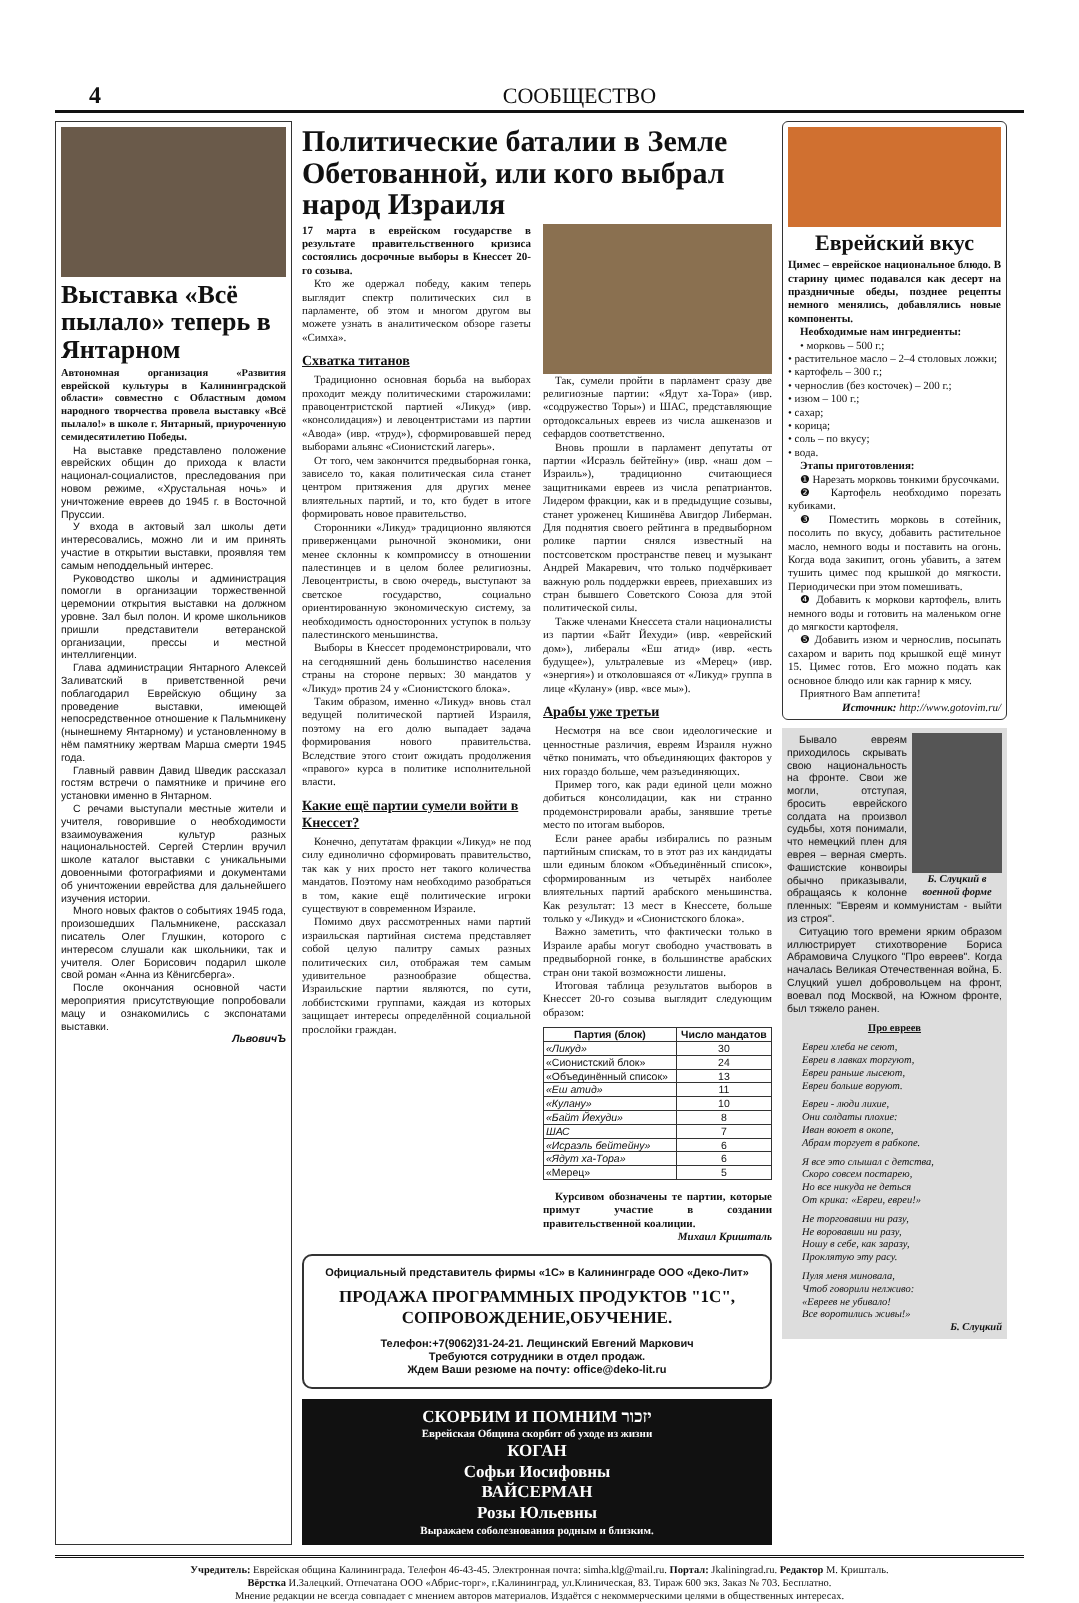4
СООБЩЕСТВО
Выставка «Всё пылало» теперь в Янтарном
Автономная организация «Развития еврейской культуры в Калининградской области» совместно с Областным домом народного творчества провела выставку «Всё пылало!» в школе г. Янтарный, приуроченную семидесятилетию Победы.
На выставке представлено положение еврейских общин до прихода к власти национал-социалистов, преследования при новом режиме, «Хрустальная ночь» и уничтожение евреев до 1945 г. в Восточной Пруссии.
У входа в актовый зал школы дети интересовались, можно ли и им принять участие в открытии выставки, проявляя тем самым неподдельный интерес.
Руководство школы и администрация помогли в организации торжественной церемонии открытия выставки на должном уровне. Зал был полон. И кроме школьников пришли представители ветеранской организации, прессы и местной интеллигенции.
Глава администрации Янтарного Алексей Заливатский в приветственной речи поблагодарил Еврейскую общину за проведение выставки, имеющей непосредственное отношение к Пальмникену (нынешнему Янтарному) и установленному в нём памятнику жертвам Марша смерти 1945 года.
Главный раввин Давид Шведик рассказал гостям встречи о памятнике и причине его установки именно в Янтарном.
С речами выступали местные жители и учителя, говорившие о необходимости взаимоуважения культур разных национальностей. Сергей Стерлин вручил школе каталог выставки с уникальными довоенными фотографиями и документами об уничтожении еврейства для дальнейшего изучения истории.
Много новых фактов о событиях 1945 года, произошедших Пальмникене, рассказал писатель Олег Глушкин, которого с интересом слушали как школьники, так и учителя. Олег Борисович подарил школе свой роман «Анна из Кёнигсберга».
После окончания основной части мероприятия присутствующие попробовали мацу и ознакомились с экспонатами выставки.
ЛьвовичЪ
Политические баталии в Земле Обетованной, или кого выбрал народ Израиля
17 марта в еврейском государстве в результате правительственного кризиса состоялись досрочные выборы в Кнессет 20-го созыва.
Кто же одержал победу, каким теперь выглядит спектр политических сил в парламенте, об этом и многом другом вы можете узнать в аналитическом обзоре газеты «Симха».
Схватка титанов
Традиционно основная борьба на выборах проходит между политическими старожилами: правоцентристской партией «Ликуд» (ивр. «консолидация») и левоцентристами из партии «Авода» (ивр. «труд»), сформировавшей перед выборами альянс «Сионистский лагерь».
От того, чем закончится предвыборная гонка, зависело то, какая политическая сила станет центром притяжения для других менее влиятельных партий, и то, кто будет в итоге формировать новое правительство.
Сторонники «Ликуд» традиционно являются приверженцами рыночной экономики, они менее склонны к компромиссу в отношении палестинцев и в целом более религиозны. Левоцентристы, в свою очередь, выступают за светское государство, социально ориентированную экономическую систему, за необходимость односторонних уступок в пользу палестинского меньшинства.
Выборы в Кнессет продемонстрировали, что на сегодняшний день большинство населения страны на стороне первых: 30 мандатов у «Ликуд» против 24 у «Сионистского блока».
Таким образом, именно «Ликуд» вновь стал ведущей политической партией Израиля, поэтому на его долю выпадает задача формирования нового правительства. Вследствие этого стоит ожидать продолжения «правого» курса в политике исполнительной власти.
Какие ещё партии сумели войти в Кнессет?
Конечно, депутатам фракции «Ликуд» не под силу единолично сформировать правительство, так как у них просто нет такого количества мандатов. Поэтому нам необходимо разобраться в том, какие ещё политические игроки существуют в современном Израиле.
Помимо двух рассмотренных нами партий израильская партийная система представляет собой целую палитру самых разных политических сил, отображая тем самым удивительное разнообразие общества. Израильские партии являются, по сути, лоббистскими группами, каждая из которых защищает интересы определённой социальной прослойки граждан.
Так, сумели пройти в парламент сразу две религиозные партии: «Ядут ха-Тора» (ивр. «содружество Торы») и ШАС, представляющие ортодоксальных евреев из числа ашкеназов и сефардов соответственно.
Вновь прошли в парламент депутаты от партии «Исраэль бейтейну» (ивр. «наш дом – Израиль»), традиционно считающиеся защитниками евреев из числа репатриантов. Лидером фракции, как и в предыдущие созывы, станет уроженец Кишинёва Авигдор Либерман. Для поднятия своего рейтинга в предвыборном ролике партии снялся известный на постсоветском пространстве певец и музыкант Андрей Макаревич, что только подчёркивает важную роль поддержки евреев, приехавших из стран бывшего Советского Союза для этой политической силы.
Также членами Кнессета стали националисты из партии «Байт Йехуди» (ивр. «еврейский дом»), либералы «Еш атид» (ивр. «есть будущее»), ультралевые из «Мерец» (ивр. «энергия») и отколовшаяся от «Ликуд» группа в лице «Кулану» (ивр. «все мы»).
Арабы уже третьи
Несмотря на все свои идеологические и ценностные различия, евреям Израиля нужно чётко понимать, что объединяющих факторов у них гораздо больше, чем разъединяющих.
Пример того, как ради единой цели можно добиться консолидации, как ни странно продемонстрировали арабы, занявшие третье место по итогам выборов.
Если ранее арабы избирались по разным партийным спискам, то в этот раз их кандидаты шли единым блоком «Объединённый список», сформированным из четырёх наиболее влиятельных партий арабского меньшинства. Как результат: 13 мест в Кнессете, больше только у «Ликуд» и «Сионистского блока».
Важно заметить, что фактически только в Израиле арабы могут свободно участвовать в предвыборной гонке, в большинстве арабских стран они такой возможности лишены.
Итоговая таблица результатов выборов в Кнессет 20-го созыва выглядит следующим образом:
| Партия (блок) | Число мандатов |
| --- | --- |
| «Ликуд» | 30 |
| «Сионистский блок» | 24 |
| «Объединённый список» | 13 |
| «Еш атид» | 11 |
| «Кулану» | 10 |
| «Байт Йехуди» | 8 |
| ШАС | 7 |
| «Исраэль бейтейну» | 6 |
| «Ядут ха-Тора» | 6 |
| «Мерец» | 5 |
Курсивом обозначены те партии, которые примут участие в создании правительственной коалиции.
Михаил Кришталь
Официальный представитель фирмы «1С» в Калининграде ООО «Деко-Лит»
ПРОДАЖА ПРОГРАММНЫХ ПРОДУКТОВ "1С", СОПРОВОЖДЕНИЕ,ОБУЧЕНИЕ.
Телефон:+7(9062)31-24-21. Лещинский Евгений Маркович
Требуются сотрудники в отдел продаж.
Ждем Ваши резюме на почту: office@deko-lit.ru
СКОРБИМ И ПОМНИМ יזכור
Еврейская Община скорбит об уходе из жизни
КОГАН
Софьи Иосифовны
ВАЙСЕРМАН
Розы Юльевны
Выражаем соболезнования родным и близким.
Еврейский вкус
Цимес – еврейское национальное блюдо. В старину цимес подавался как десерт на праздничные обеды, позднее рецепты немного менялись, добавлялись новые компоненты.
Необходимые нам ингредиенты:
• морковь – 500 г.;
• растительное масло – 2–4 столовых ложки;
• картофель – 300 г.;
• чернослив (без косточек) – 200 г.;
• изюм – 100 г.;
• сахар;
• корица;
• соль – по вкусу;
• вода.
Этапы приготовления:
❶ Нарезать морковь тонкими брусочками.
❷ Картофель необходимо порезать кубиками.
❸ Поместить морковь в сотейник, посолить по вкусу, добавить растительное масло, немного воды и поставить на огонь. Когда вода закипит, огонь убавить, а затем тушить цимес под крышкой до мягкости. Периодически при этом помешивать.
❹ Добавить к моркови картофель, влить немного воды и готовить на маленьком огне до мягкости картофеля.
❺ Добавить изюм и чернослив, посыпать сахаром и варить под крышкой ещё минут 15. Цимес готов. Его можно подать как основное блюдо или как гарнир к мясу.
Приятного Вам аппетита!
Источник: http://www.gotovim.ru/
Б. Слуцкий в военной форме
Бывало евреям приходилось скрывать свою национальность на фронте. Свои же могли, отступая, бросить еврейского солдата на произвол судьбы, хотя понимали, что немецкий плен для еврея – верная смерть. Фашистские конвоиры обычно приказывали, обращаясь к колонне пленных: "Евреям и коммунистам - выйти из строя".
Ситуацию того времени ярким образом иллюстрирует стихотворение Бориса Абрамовича Слуцкого "Про евреев". Когда началась Великая Отечественная война, Б. Слуцкий ушел добровольцем на фронт, воевал под Москвой, на Южном фронте, был тяжело ранен.
Про евреев
Евреи хлеба не сеют,
Евреи в лавках торгуют,
Евреи раньше лысеют,
Евреи больше воруют.
Евреи - люди лихие,
Они солдаты плохие:
Иван воюет в окопе,
Абрам торгует в рабкопе.
Я все это слышал с детства,
Скоро совсем постарею,
Но все никуда не деться
От крика: «Евреи, евреи!»
Не торговавши ни разу,
Не воровавши ни разу,
Ношу в себе, как заразу,
Проклятую эту расу.
Пуля меня миновала,
Чтоб говорили нелживо:
«Евреев не убивало!
Все воротились живы!»
Б. Слуцкий
Учредитель: Еврейская община Калининграда. Телефон 46-43-45. Электронная почта: simha.klg@mail.ru. Портал: Jkaliningrad.ru. Редактор М. Кришталь.
Вёрстка И.Залецкий. Отпечатана ООО «Абрис-торг», г.Калининград, ул.Клиническая, 83. Тираж 600 экз. Заказ № 703. Бесплатно.
Мнение редакции не всегда совпадает с мнением авторов материалов. Издаётся с некоммерческими целями в общественных интересах.